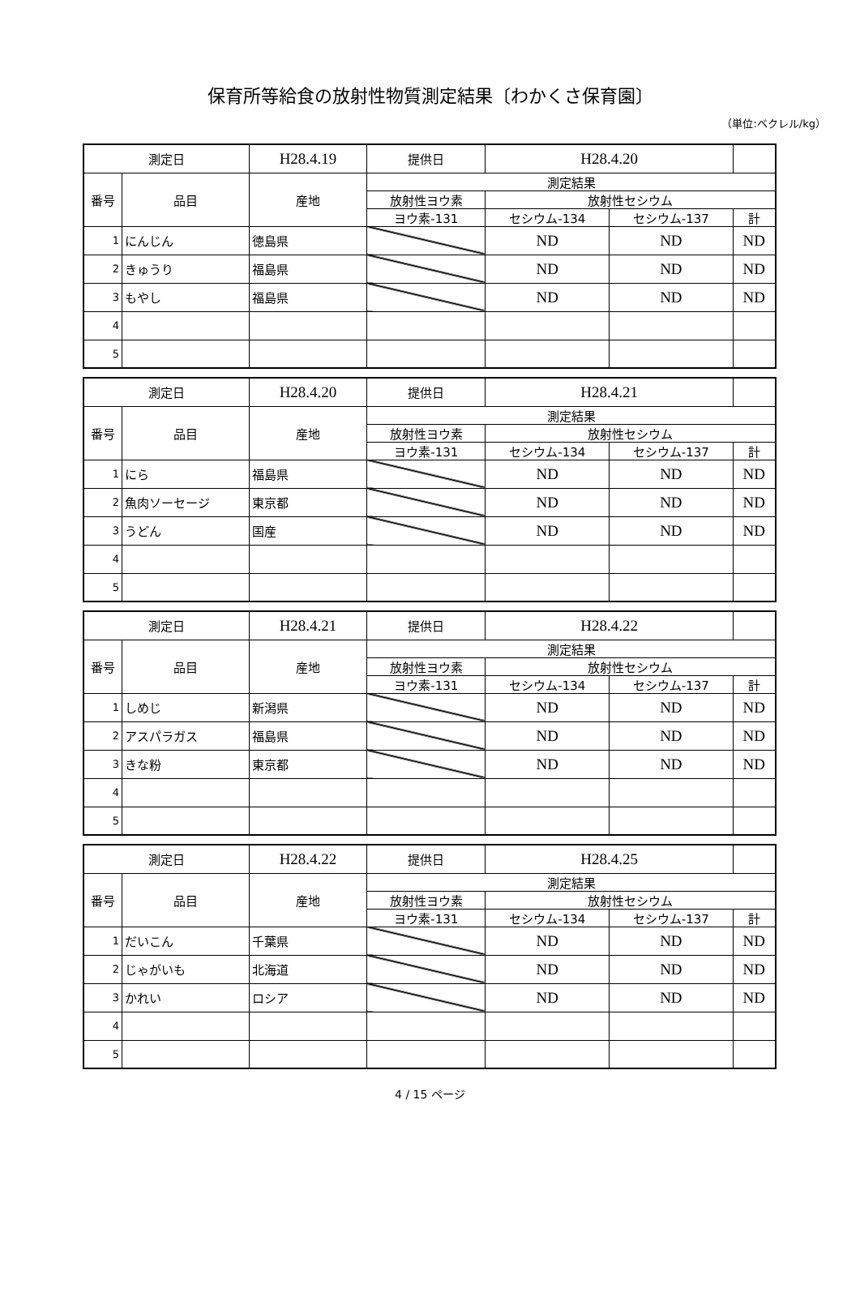保育所等給食の放射性物質測定結果〔わかくさ保育園〕
（単位:ベクレル/kg）
| 測定日 | | H28.4.19 | 提供日 | H28.4.20 | | |
| 番号 | 品目 | 産地 | 測定結果 | | | |
| | | | 放射性ヨウ素 | 放射性セシウム | | |
| | | | ヨウ素-131 | セシウム-134 | セシウム-137 | 計 |
| 1 | にんじん | 徳島県 | | ND | ND | ND |
| 2 | きゅうり | 福島県 | | ND | ND | ND |
| 3 | もやし | 福島県 | | ND | ND | ND |
| 4 | | | | | | |
| 5 | | | | | | |
| 測定日 | | H28.4.20 | 提供日 | H28.4.21 | | |
| 番号 | 品目 | 産地 | 測定結果 | | | |
| | | | 放射性ヨウ素 | 放射性セシウム | | |
| | | | ヨウ素-131 | セシウム-134 | セシウム-137 | 計 |
| 1 | にら | 福島県 | | ND | ND | ND |
| 2 | 魚肉ソーセージ | 東京都 | | ND | ND | ND |
| 3 | うどん | 国産 | | ND | ND | ND |
| 4 | | | | | | |
| 5 | | | | | | |
| 測定日 | | H28.4.21 | 提供日 | H28.4.22 | | |
| 番号 | 品目 | 産地 | 測定結果 | | | |
| | | | 放射性ヨウ素 | 放射性セシウム | | |
| | | | ヨウ素-131 | セシウム-134 | セシウム-137 | 計 |
| 1 | しめじ | 新潟県 | | ND | ND | ND |
| 2 | アスパラガス | 福島県 | | ND | ND | ND |
| 3 | きな粉 | 東京都 | | ND | ND | ND |
| 4 | | | | | | |
| 5 | | | | | | |
| 測定日 | | H28.4.22 | 提供日 | H28.4.25 | | |
| 番号 | 品目 | 産地 | 測定結果 | | | |
| | | | 放射性ヨウ素 | 放射性セシウム | | |
| | | | ヨウ素-131 | セシウム-134 | セシウム-137 | 計 |
| 1 | だいこん | 千葉県 | | ND | ND | ND |
| 2 | じゃがいも | 北海道 | | ND | ND | ND |
| 3 | かれい | ロシア | | ND | ND | ND |
| 4 | | | | | | |
| 5 | | | | | | |
4 / 15 ページ